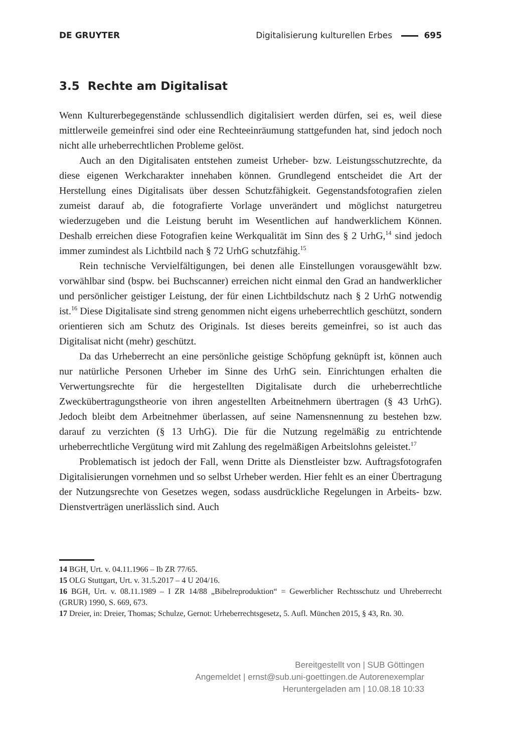DE GRUYTER Digitalisierung kulturellen Erbes 695
3.5 Rechte am Digitalisat
Wenn Kulturerbegegenstände schlussendlich digitalisiert werden dürfen, sei es, weil diese mittlerweile gemeinfrei sind oder eine Rechteeinräumung stattgefunden hat, sind jedoch noch nicht alle urheberrechtlichen Probleme gelöst.
Auch an den Digitalisaten entstehen zumeist Urheber- bzw. Leistungsschutzrechte, da diese eigenen Werkcharakter innehaben können. Grundlegend entscheidet die Art der Herstellung eines Digitalisats über dessen Schutzfähigkeit. Gegenstandsfotografien zielen zumeist darauf ab, die fotografierte Vorlage unverändert und möglichst naturgetreu wiederzugeben und die Leistung beruht im Wesentlichen auf handwerklichem Können. Deshalb erreichen diese Fotografien keine Werkqualität im Sinn des § 2 UrhG,<sup>14</sup> sind jedoch immer zumindest als Lichtbild nach § 72 UrhG schutzfähig.<sup>15</sup>
Rein technische Vervielfältigungen, bei denen alle Einstellungen vorausgewählt bzw. vorwählbar sind (bspw. bei Buchscanner) erreichen nicht einmal den Grad an handwerklicher und persönlicher geistiger Leistung, der für einen Lichtbildschutz nach § 2 UrhG notwendig ist.<sup>16</sup> Diese Digitalisate sind streng genommen nicht eigens urheberrechtlich geschützt, sondern orientieren sich am Schutz des Originals. Ist dieses bereits gemeinfrei, so ist auch das Digitalisat nicht (mehr) geschützt.
Da das Urheberrecht an eine persönliche geistige Schöpfung geknüpft ist, können auch nur natürliche Personen Urheber im Sinne des UrhG sein. Einrichtungen erhalten die Verwertungsrechte für die hergestellten Digitalisate durch die urheberrechtliche Zweckübertragungstheorie von ihren angestellten Arbeitnehmern übertragen (§ 43 UrhG). Jedoch bleibt dem Arbeitnehmer überlassen, auf seine Namensnennung zu bestehen bzw. darauf zu verzichten (§ 13 UrhG). Die für die Nutzung regelmäßig zu entrichtende urheberrechtliche Vergütung wird mit Zahlung des regelmäßigen Arbeitslohns geleistet.<sup>17</sup>
Problematisch ist jedoch der Fall, wenn Dritte als Dienstleister bzw. Auftragsfotografen Digitalisierungen vornehmen und so selbst Urheber werden. Hier fehlt es an einer Übertragung der Nutzungsrechte von Gesetzes wegen, sodass ausdrückliche Regelungen in Arbeits- bzw. Dienstverträgen unerlässlich sind. Auch
14 BGH, Urt. v. 04.11.1966 – Ib ZR 77/65.
15 OLG Stuttgart, Urt. v. 31.5.2017 – 4 U 204/16.
16 BGH, Urt. v. 08.11.1989 – I ZR 14/88 „Bibelreproduktion“ = Gewerblicher Rechtsschutz und Uhreberrecht (GRUR) 1990, S. 669, 673.
17 Dreier, in: Dreier, Thomas; Schulze, Gernot: Urheberrechtsgesetz, 5. Aufl. München 2015, § 43, Rn. 30.
Bereitgestellt von | SUB Göttingen
Angemeldet | ernst@sub.uni-goettingen.de Autorenexemplar
Heruntergeladen am | 10.08.18 10:33